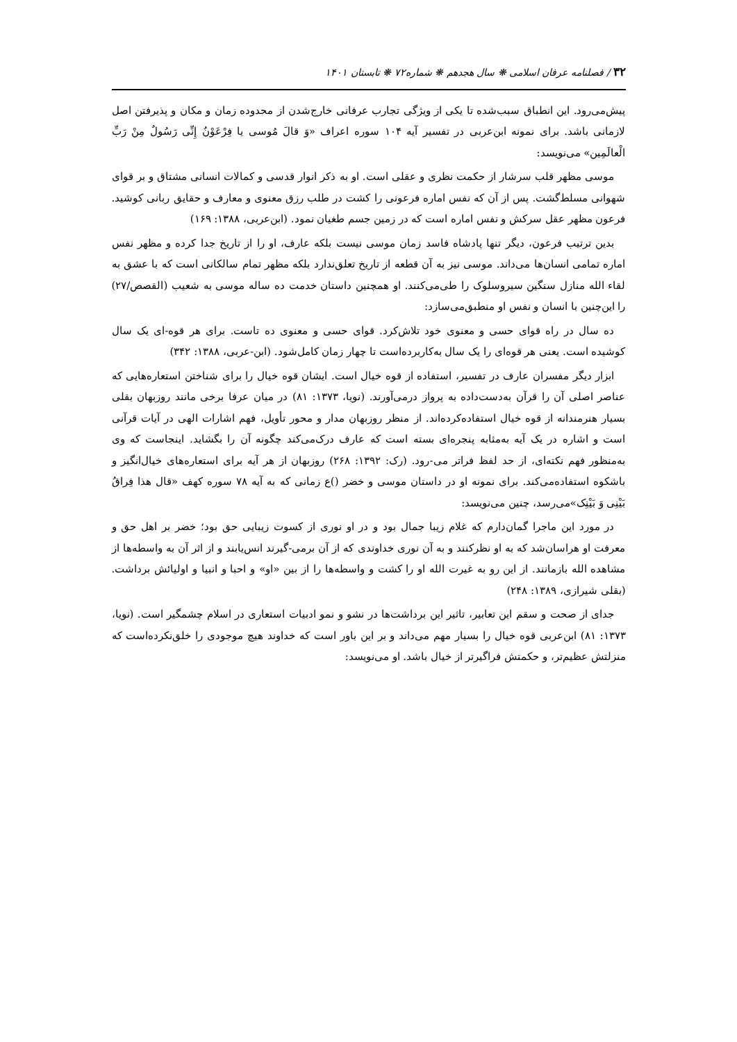۳۲ / فصلنامه عرفان اسلامی ❋ سال هجدهم ❋ شماره۷۲ ❋ تابستان ۱۴۰۱
پیش‌می‌رود. این انطباق سبب‌شده تا یکی از ویژگی تجارب عرفانی خارج‌شدن از محدوده زمان و مکان و پذیرفتن اصل لازمانی باشد. برای نمونه ابن‌عربی در تفسیر آیه ۱۰۴ سوره اعراف «وَ قالَ مُوسی یا فِرْعَوْنُ إِنِّی رَسُولٌ مِنْ رَبِّ الْعالَمِین» می‌نویسد:
موسی مظهر قلب سرشار از حکمت نظری و عقلی است. او به ذکر انوار قدسی و کمالات انسانی مشتاق و بر قوای شهوانی مسلط‌گشت. پس از آن که نفس اماره فرعونی را کشت در طلب رزق معنوی و معارف و حقایق ربانی کوشید. فرعون مظهر عقل سرکش و نفس اماره است که در زمین جسم طغیان نمود. (ابن‌عربی، ۱۳۸۸: ۱۶۹)
بدین ترتیب فرعون، دیگر تنها پادشاه فاسد زمان موسی نیست بلکه عارف، او را از تاریخ جدا کرده و مظهر نفس اماره تمامی انسان‌ها می‌داند. موسی نیز به آن قطعه از تاریخ تعلق‌ندارد بلکه مظهر تمام سالکانی است که با عشق به لقاء الله منازل سنگین سیروسلوک را طی‌می‌کنند. او همچنین داستان خدمت ده ساله موسی به شعیب (القصص/۲۷) را این‌چنین با انسان و نفس او منطبق‌می‌سازد:
ده سال در راه قوای حسی و معنوی خود تلاش‌کرد. قوای حسی و معنوی ده تاست. برای هر قوه-ای یک سال کوشیده است. یعنی هر قوه‌ای را یک سال به‌کاربرده‌است تا چهار زمان کامل‌شود. (ابن-عربی، ۱۳۸۸: ۳۴۲)
ابزار دیگر مفسران عارف در تفسیر، استفاده از قوه خیال است. ایشان قوه خیال را برای شناختن استعاره‌هایی که عناصر اصلی آن را قرآن به‌دست‌داده به پرواز درمی‌آورند. (نویا، ۱۳۷۳: ۸۱) در میان عرفا برخی مانند روزبهان بقلی بسیار هنرمندانه از قوه خیال استفاده‌کرده‌اند. از منظر روزبهان مدار و محور تأویل، فهم اشارات الهی در آیات قرآنی است و اشاره در یک آیه به‌مثابه پنجره‌ای بسته است که عارف درک‌می‌کند چگونه آن را بگشاید. اینجاست که وی به‌منظور فهم نکته‌ای، از حد لفظ فراتر می-رود. (رک: ۱۳۹۲: ۲۶۸) روزبهان از هر آیه برای استعاره‌های خیال‌انگیز و باشکوه استفاده‌می‌کند. برای نمونه او در داستان موسی و خضر ()ع زمانی که به آیه ۷۸ سوره کهف «قال هذا فِراقُ بَیْنِی وَ بَیْنِک»می‌رسد، چنین می‌نویسد:
در مورد این ماجرا گمان‌دارم که غلام زیبا جمال بود و در او نوری از کسوت زیبایی حق بود؛ خضر بر اهل حق و معرفت او هراسان‌شد که به او نظرکنند و به آن نوری خداوندی که از آن برمی-گیرند انس‌یابند و از اثر آن به واسطه‌ها از مشاهده الله بازمانند. از این رو به غیرت الله او را کشت و واسطه‌ها را از بین «او» و احبا و انبیا و اولیائش برداشت. (بقلی شیرازی، ۱۳۸۹: ۲۴۸)
جدای از صحت و سقم این تعابیر، تاثیر این برداشت‌ها در نشو و نمو ادبیات استعاری در اسلام چشمگیر است. (نویا، ۱۳۷۳: ۸۱) ابن‌عربی قوه خیال را بسیار مهم می‌داند و بر این باور است که خداوند هیچ موجودی را خلق‌نکرده‌است که منزلتش عظیم‌تر، و حکمتش فراگیرتر از خیال باشد. او می‌نویسد: